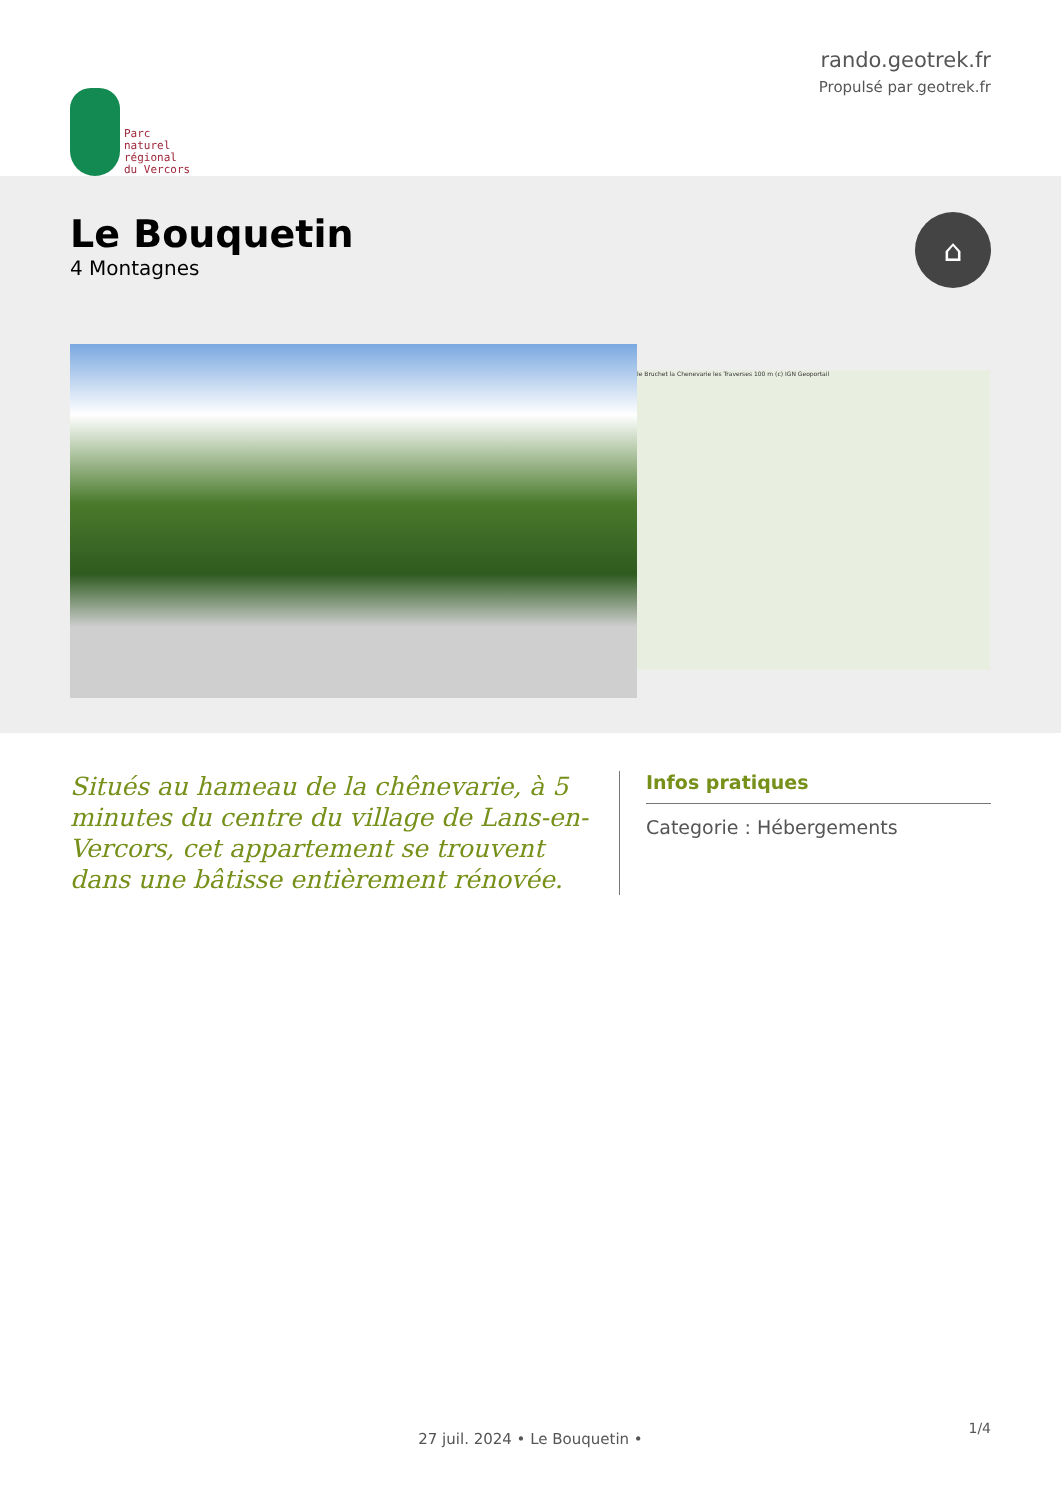Parc
naturel
régional
du Vercors
rando.geotrek.fr
Propulsé par geotrek.fr
Le Bouquetin
4 Montagnes
⌂
le Bruchet la Chenevarie les Traverses 100 m (c) IGN Geoportail
Situés au hameau de la chênevarie, à 5 minutes du centre du village de Lans-en-Vercors, cet appartement se trouvent dans une bâtisse entièrement rénovée.
Infos pratiques
Categorie : Hébergements
1/4
27 juil. 2024 • Le Bouquetin •